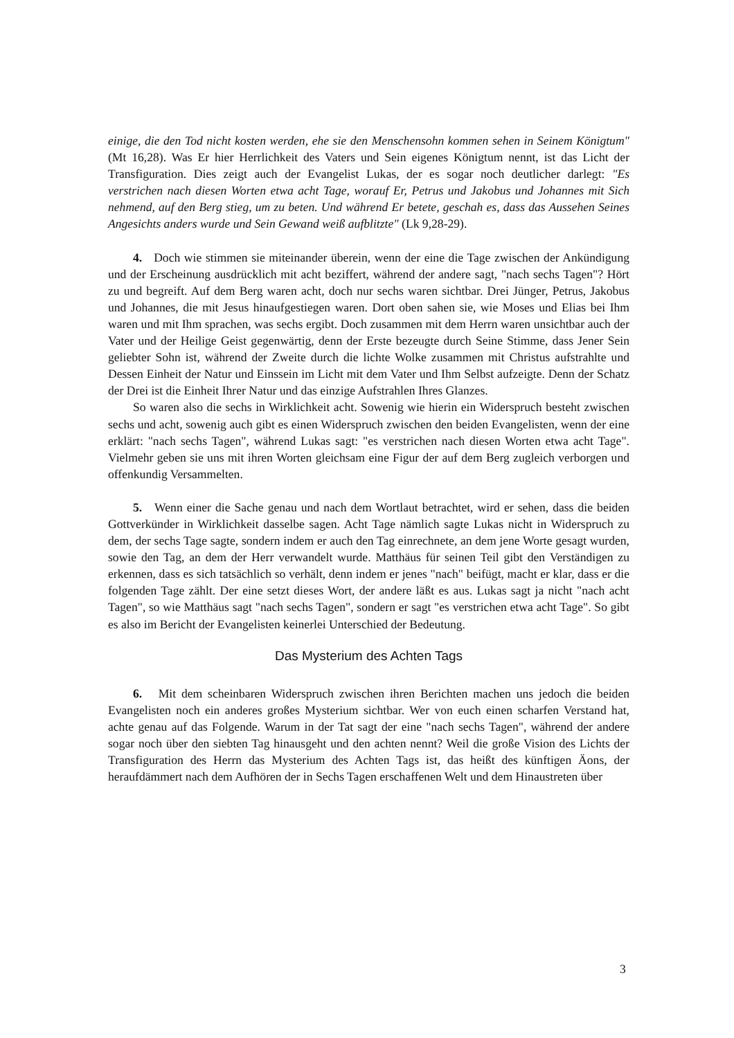einige, die den Tod nicht kosten werden, ehe sie den Menschensohn kommen sehen in Seinem Königtum" (Mt 16,28). Was Er hier Herrlichkeit des Vaters und Sein eigenes Königtum nennt, ist das Licht der Transfiguration. Dies zeigt auch der Evangelist Lukas, der es sogar noch deutlicher darlegt: "Es verstrichen nach diesen Worten etwa acht Tage, worauf Er, Petrus und Jakobus und Johannes mit Sich nehmend, auf den Berg stieg, um zu beten. Und während Er betete, geschah es, dass das Aussehen Seines Angesichts anders wurde und Sein Gewand weiß aufblitzte" (Lk 9,28-29).
4. Doch wie stimmen sie miteinander überein, wenn der eine die Tage zwischen der Ankündigung und der Erscheinung ausdrücklich mit acht beziffert, während der andere sagt, "nach sechs Tagen"? Hört zu und begreift. Auf dem Berg waren acht, doch nur sechs waren sichtbar. Drei Jünger, Petrus, Jakobus und Johannes, die mit Jesus hinaufgestiegen waren. Dort oben sahen sie, wie Moses und Elias bei Ihm waren und mit Ihm sprachen, was sechs ergibt. Doch zusammen mit dem Herrn waren unsichtbar auch der Vater und der Heilige Geist gegenwärtig, denn der Erste bezeugte durch Seine Stimme, dass Jener Sein geliebter Sohn ist, während der Zweite durch die lichte Wolke zusammen mit Christus aufstrahlte und Dessen Einheit der Natur und Einssein im Licht mit dem Vater und Ihm Selbst aufzeigte. Denn der Schatz der Drei ist die Einheit Ihrer Natur und das einzige Aufstrahlen Ihres Glanzes.
So waren also die sechs in Wirklichkeit acht. Sowenig wie hierin ein Widerspruch besteht zwischen sechs und acht, sowenig auch gibt es einen Widerspruch zwischen den beiden Evangelisten, wenn der eine erklärt: "nach sechs Tagen", während Lukas sagt: "es verstrichen nach diesen Worten etwa acht Tage". Vielmehr geben sie uns mit ihren Worten gleichsam eine Figur der auf dem Berg zugleich verborgen und offenkundig Versammelten.
5. Wenn einer die Sache genau und nach dem Wortlaut betrachtet, wird er sehen, dass die beiden Gottverkünder in Wirklichkeit dasselbe sagen. Acht Tage nämlich sagte Lukas nicht in Widerspruch zu dem, der sechs Tage sagte, sondern indem er auch den Tag einrechnete, an dem jene Worte gesagt wurden, sowie den Tag, an dem der Herr verwandelt wurde. Matthäus für seinen Teil gibt den Verständigen zu erkennen, dass es sich tatsächlich so verhält, denn indem er jenes "nach" beifügt, macht er klar, dass er die folgenden Tage zählt. Der eine setzt dieses Wort, der andere läßt es aus. Lukas sagt ja nicht "nach acht Tagen", so wie Matthäus sagt "nach sechs Tagen", sondern er sagt "es verstrichen etwa acht Tage". So gibt es also im Bericht der Evangelisten keinerlei Unterschied der Bedeutung.
Das Mysterium des Achten Tags
6. Mit dem scheinbaren Widerspruch zwischen ihren Berichten machen uns jedoch die beiden Evangelisten noch ein anderes großes Mysterium sichtbar. Wer von euch einen scharfen Verstand hat, achte genau auf das Folgende. Warum in der Tat sagt der eine "nach sechs Tagen", während der andere sogar noch über den siebten Tag hinausgeht und den achten nennt? Weil die große Vision des Lichts der Transfiguration des Herrn das Mysterium des Achten Tags ist, das heißt des künftigen Äons, der heraufdämmert nach dem Aufhören der in Sechs Tagen erschaffenen Welt und dem Hinaustreten über
3